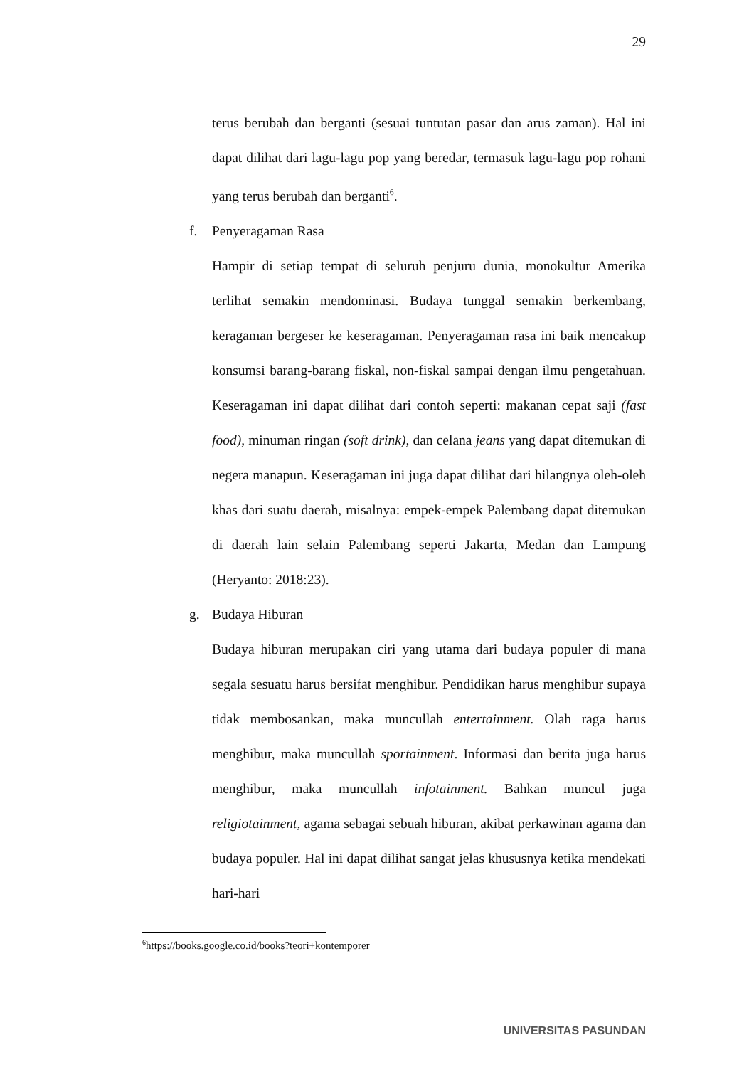29
terus berubah dan berganti (sesuai tuntutan pasar dan arus zaman). Hal ini dapat dilihat dari lagu-lagu pop yang beredar, termasuk lagu-lagu pop rohani yang terus berubah dan berganti<sup>6</sup>.
f. Penyeragaman Rasa
Hampir di setiap tempat di seluruh penjuru dunia, monokultur Amerika terlihat semakin mendominasi. Budaya tunggal semakin berkembang, keragaman bergeser ke keseragaman. Penyeragaman rasa ini baik mencakup konsumsi barang-barang fiskal, non-fiskal sampai dengan ilmu pengetahuan. Keseragaman ini dapat dilihat dari contoh seperti: makanan cepat saji (fast food), minuman ringan (soft drink), dan celana jeans yang dapat ditemukan di negera manapun. Keseragaman ini juga dapat dilihat dari hilangnya oleh-oleh khas dari suatu daerah, misalnya: empek-empek Palembang dapat ditemukan di daerah lain selain Palembang seperti Jakarta, Medan dan Lampung (Heryanto: 2018:23).
g. Budaya Hiburan
Budaya hiburan merupakan ciri yang utama dari budaya populer di mana segala sesuatu harus bersifat menghibur. Pendidikan harus menghibur supaya tidak membosankan, maka muncullah entertainment. Olah raga harus menghibur, maka muncullah sportainment. Informasi dan berita juga harus menghibur, maka muncullah infotainment. Bahkan muncul juga religiotainment, agama sebagai sebuah hiburan, akibat perkawinan agama dan budaya populer. Hal ini dapat dilihat sangat jelas khususnya ketika mendekati hari-hari
<sup>6</sup> https://books.google.co.id/books?teori+kontemporer
UNIVERSITAS PASUNDAN